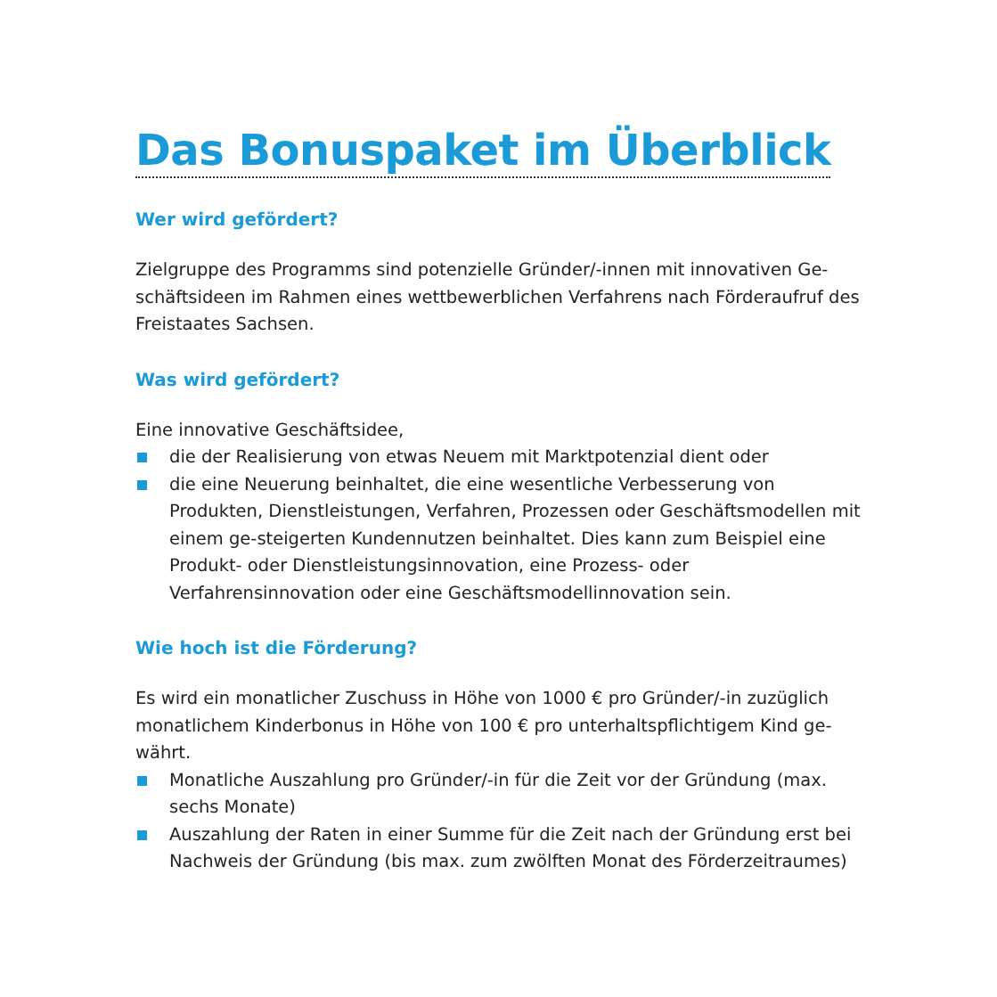Das Bonuspaket im Überblick
Wer wird gefördert?
Zielgruppe des Programms sind potenzielle Gründer/-innen mit innovativen Ge-schäftsideen im Rahmen eines wettbewerblichen Verfahrens nach Förderaufruf des Freistaates Sachsen.
Was wird gefördert?
Eine innovative Geschäftsidee,
die der Realisierung von etwas Neuem mit Marktpotenzial dient oder
die eine Neuerung beinhaltet, die eine wesentliche Verbesserung von Produkten, Dienstleistungen, Verfahren, Prozessen oder Geschäftsmodellen mit einem ge-steigerten Kundennutzen beinhaltet. Dies kann zum Beispiel eine Produkt- oder Dienstleistungsinnovation, eine Prozess- oder Verfahrensinnovation oder eine Geschäftsmodellinnovation sein.
Wie hoch ist die Förderung?
Es wird ein monatlicher Zuschuss in Höhe von 1000 € pro Gründer/-in zuzüglich monatlichem Kinderbonus in Höhe von 100 € pro unterhaltspflichtigem Kind ge-währt.
Monatliche Auszahlung pro Gründer/-in für die Zeit vor der Gründung (max. sechs Monate)
Auszahlung der Raten in einer Summe für die Zeit nach der Gründung erst bei Nachweis der Gründung (bis max. zum zwölften Monat des Förderzeitraumes)